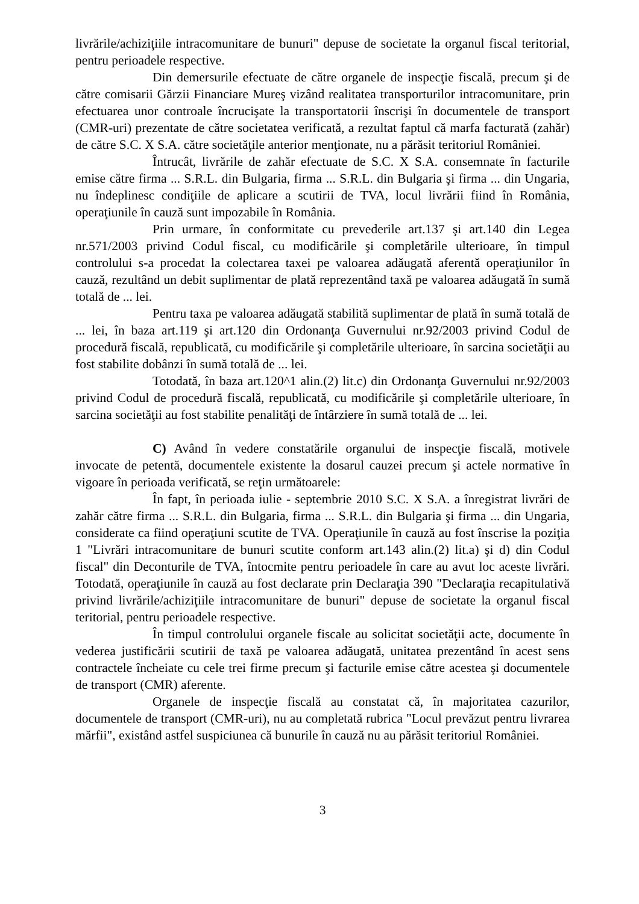livrările/achiziţiile intracomunitare de bunuri" depuse de societate la organul fiscal teritorial, pentru perioadele respective.
Din demersurile efectuate de către organele de inspecţie fiscală, precum şi de către comisarii Gărzii Financiare Mureş vizând realitatea transporturilor intracomunitare, prin efectuarea unor controale încrucişate la transportatorii înscrişi în documentele de transport (CMR-uri) prezentate de către societatea verificată, a rezultat faptul că marfa facturată (zahăr) de către S.C. X S.A. către societăţile anterior menţionate, nu a părăsit teritoriul României.
Întrucât, livrările de zahăr efectuate de S.C. X S.A. consemnate în facturile emise către firma ... S.R.L. din Bulgaria, firma ... S.R.L. din Bulgaria şi firma ... din Ungaria, nu îndeplinesc condiţiile de aplicare a scutirii de TVA, locul livrării fiind în România, operaţiunile în cauză sunt impozabile în România.
Prin urmare, în conformitate cu prevederile art.137 şi art.140 din Legea nr.571/2003 privind Codul fiscal, cu modificările şi completările ulterioare, în timpul controlului s-a procedat la colectarea taxei pe valoarea adăugată aferentă operaţiunilor în cauză, rezultând un debit suplimentar de plată reprezentând taxă pe valoarea adăugată în sumă totală de ... lei.
Pentru taxa pe valoarea adăugată stabilită suplimentar de plată în sumă totală de ... lei, în baza art.119 şi art.120 din Ordonanţa Guvernului nr.92/2003 privind Codul de procedură fiscală, republicată, cu modificările şi completările ulterioare, în sarcina societăţii au fost stabilite dobânzi în sumă totală de ... lei.
Totodată, în baza art.120^1 alin.(2) lit.c) din Ordonanţa Guvernului nr.92/2003 privind Codul de procedură fiscală, republicată, cu modificările şi completările ulterioare, în sarcina societăţii au fost stabilite penalităţi de întârziere în sumă totală de ... lei.
C) Având în vedere constatările organului de inspecţie fiscală, motivele invocate de petentă, documentele existente la dosarul cauzei precum şi actele normative în vigoare în perioada verificată, se reţin următoarele:
În fapt, în perioada iulie - septembrie 2010 S.C. X S.A. a înregistrat livrări de zahăr către firma ... S.R.L. din Bulgaria, firma ... S.R.L. din Bulgaria şi firma ... din Ungaria, considerate ca fiind operaţiuni scutite de TVA. Operaţiunile în cauză au fost înscrise la poziţia 1 "Livrări intracomunitare de bunuri scutite conform art.143 alin.(2) lit.a) şi d) din Codul fiscal" din Deconturile de TVA, întocmite pentru perioadele în care au avut loc aceste livrări. Totodată, operaţiunile în cauză au fost declarate prin Declaraţia 390 "Declaraţia recapitulativă privind livrările/achiziţiile intracomunitare de bunuri" depuse de societate la organul fiscal teritorial, pentru perioadele respective.
În timpul controlului organele fiscale au solicitat societăţii acte, documente în vederea justificării scutirii de taxă pe valoarea adăugată, unitatea prezentând în acest sens contractele încheiate cu cele trei firme precum şi facturile emise către acestea şi documentele de transport (CMR) aferente.
Organele de inspecţie fiscală au constatat că, în majoritatea cazurilor, documentele de transport (CMR-uri), nu au completată rubrica "Locul prevăzut pentru livrarea mărfii", existând astfel suspiciunea că bunurile în cauză nu au părăsit teritoriul României.
3